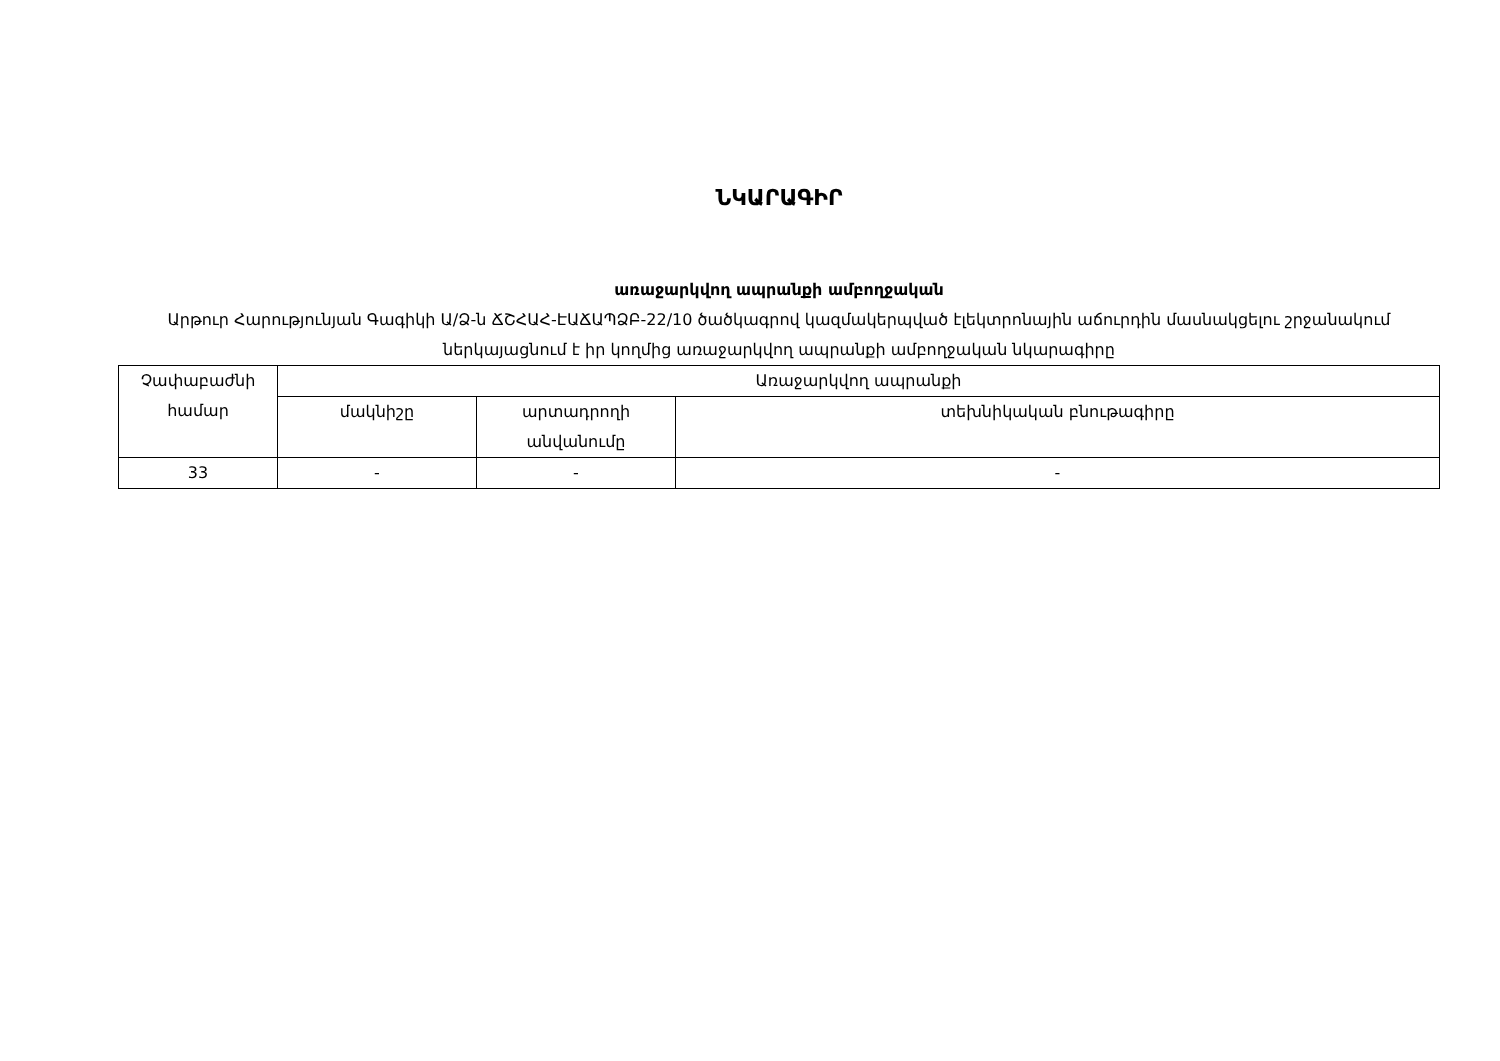ՆԿԱՐԱԳԻՐ
առաջարկվող ապրանքի ամբողջական
Արթուր Հարությունյան Գագիկի Ա/Ձ-ն ՃՇՀԱՀ-ԷԱՃԱՊՁԲ-22/10 ծածկագրով կազմակերպված էլեկտրոնային աճուրդին մասնակցելու շրջանակում ներկայացնում է իր կողմից առաջարկվող ապրանքի ամբողջական նկարագիրը
| Չափաբաժնի համար | Առաջարկվող ապրանքի | | |
| --- | --- | --- | --- |
| | մակնիշը | արտադրողի անվանումը | տեխնիկական բնութագիրը |
| 33 | - | - | - |